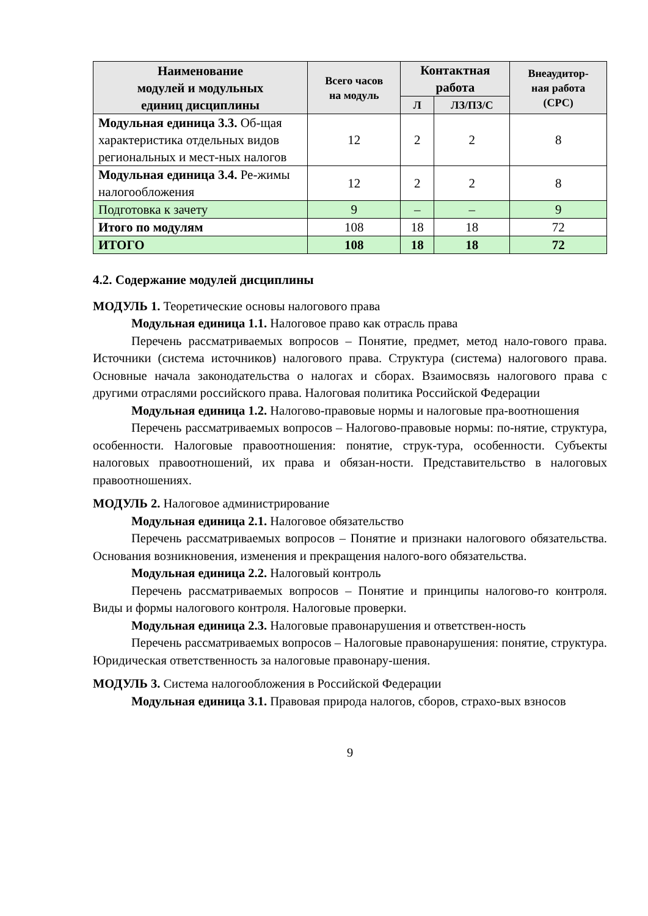| Наименование модулей и модульных единиц дисциплины | Всего часов на модуль | Контактная работа | | Внеаудитор- ная работа (СРС) |
| --- | --- | --- | --- | --- |
| | | Л | ЛЗ/ПЗ/С | |
| Модульная единица 3.3. Об-щая характеристика отдельных видов региональных и мест-ных налогов | 12 | 2 | 2 | 8 |
| Модульная единица 3.4. Ре-жимы налогообложения | 12 | 2 | 2 | 8 |
| Подготовка к зачету | 9 | – | – | 9 |
| Итого по модулям | 108 | 18 | 18 | 72 |
| ИТОГО | 108 | 18 | 18 | 72 |
4.2. Содержание модулей дисциплины
МОДУЛЬ 1. Теоретические основы налогового права
Модульная единица 1.1. Налоговое право как отрасль права
Перечень рассматриваемых вопросов – Понятие, предмет, метод нало-гового права. Источники (система источников) налогового права. Структура (система) налогового права. Основные начала законодательства о налогах и сборах. Взаимосвязь налогового права с другими отраслями российского права. Налоговая политика Российской Федерации
Модульная единица 1.2. Налогово-правовые нормы и налоговые пра-воотношения
Перечень рассматриваемых вопросов – Налогово-правовые нормы: по-нятие, структура, особенности. Налоговые правоотношения: понятие, струк-тура, особенности. Субъекты налоговых правоотношений, их права и обязан-ности. Представительство в налоговых правоотношениях.
МОДУЛЬ 2. Налоговое администрирование
Модульная единица 2.1. Налоговое обязательство
Перечень рассматриваемых вопросов – Понятие и признаки налогового обязательства. Основания возникновения, изменения и прекращения налого-вого обязательства.
Модульная единица 2.2. Налоговый контроль
Перечень рассматриваемых вопросов – Понятие и принципы налогово-го контроля. Виды и формы налогового контроля. Налоговые проверки.
Модульная единица 2.3. Налоговые правонарушения и ответствен-ность
Перечень рассматриваемых вопросов – Налоговые правонарушения: понятие, структура. Юридическая ответственность за налоговые правонару-шения.
МОДУЛЬ 3. Система налогообложения в Российской Федерации
Модульная единица 3.1. Правовая природа налогов, сборов, страхо-вых взносов
9